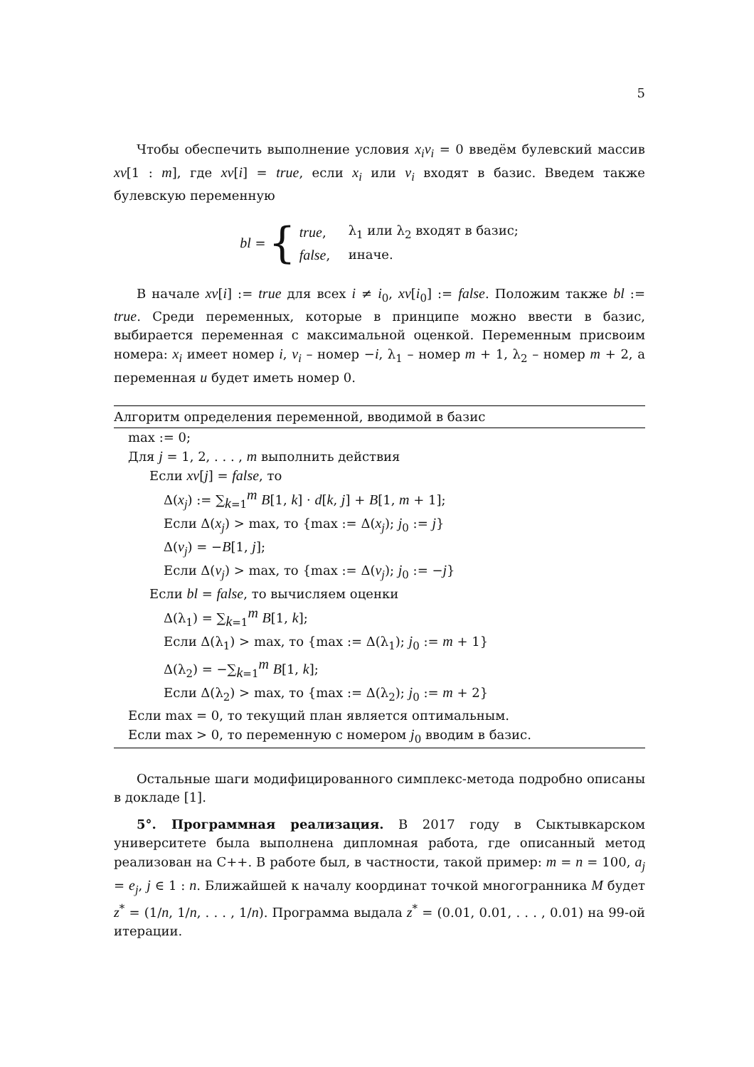5
Чтобы обеспечить выполнение условия x<sub>i</sub>v<sub>i</sub> = 0 введём булевский массив xv[1 : m], где xv[i] = true, если x<sub>i</sub> или v<sub>i</sub> входят в базис. Введем также булевскую переменную
bl = {
| true , | λ<sub>1</sub> или λ<sub>2</sub> входят в базис; |
| false , | иначе. |
В начале xv[i] := true для всех i ≠ i<sub>0</sub>, xv[i<sub>0</sub>] := false. Положим также bl := true. Среди переменных, которые в принципе можно ввести в базис, выбирается переменная с максимальной оценкой. Переменным присвоим номера: x<sub>i</sub> имеет номер i, v<sub>i</sub> – номер −i, λ<sub>1</sub> – номер m + 1, λ<sub>2</sub> – номер m + 2, а переменная u будет иметь номер 0.
Алгоритм определения переменной, вводимой в базис
max := 0;
Для j = 1, 2, . . . , m выполнить действия
Если xv[j] = false, то
Δ(x<sub>j</sub>) := ∑<sub>k=1</sub><sup>m</sup> B[1, k] · d[k, j] + B[1, m + 1];
Если Δ(x<sub>j</sub>) > max, то {max := Δ(x<sub>j</sub>); j<sub>0</sub> := j}
Δ(v<sub>j</sub>) = −B[1, j];
Если Δ(v<sub>j</sub>) > max, то {max := Δ(v<sub>j</sub>); j<sub>0</sub> := −j}
Если bl = false, то вычисляем оценки
Δ(λ<sub>1</sub>) = ∑<sub>k=1</sub><sup>m</sup> B[1, k];
Если Δ(λ<sub>1</sub>) > max, то {max := Δ(λ<sub>1</sub>); j<sub>0</sub> := m + 1}
Δ(λ<sub>2</sub>) = −∑<sub>k=1</sub><sup>m</sup> B[1, k];
Если Δ(λ<sub>2</sub>) > max, то {max := Δ(λ<sub>2</sub>); j<sub>0</sub> := m + 2}
Если max = 0, то текущий план является оптимальным.
Если max > 0, то переменную с номером j<sub>0</sub> вводим в базис.
Остальные шаги модифицированного симплекс-метода подробно описаны в докладе [1].
5°. Программная реализация. В 2017 году в Сыктывкарском университете была выполнена дипломная работа, где описанный метод реализован на C++. В работе был, в частности, такой пример: m = n = 100, a<sub>j</sub> = e<sub>j</sub>, j ∈ 1 : n. Ближайшей к началу координат точкой многогранника M будет z<sup>*</sup> = (1/n, 1/n, . . . , 1/n). Программа выдала z<sup>*</sup> = (0.01, 0.01, . . . , 0.01) на 99-ой итерации.